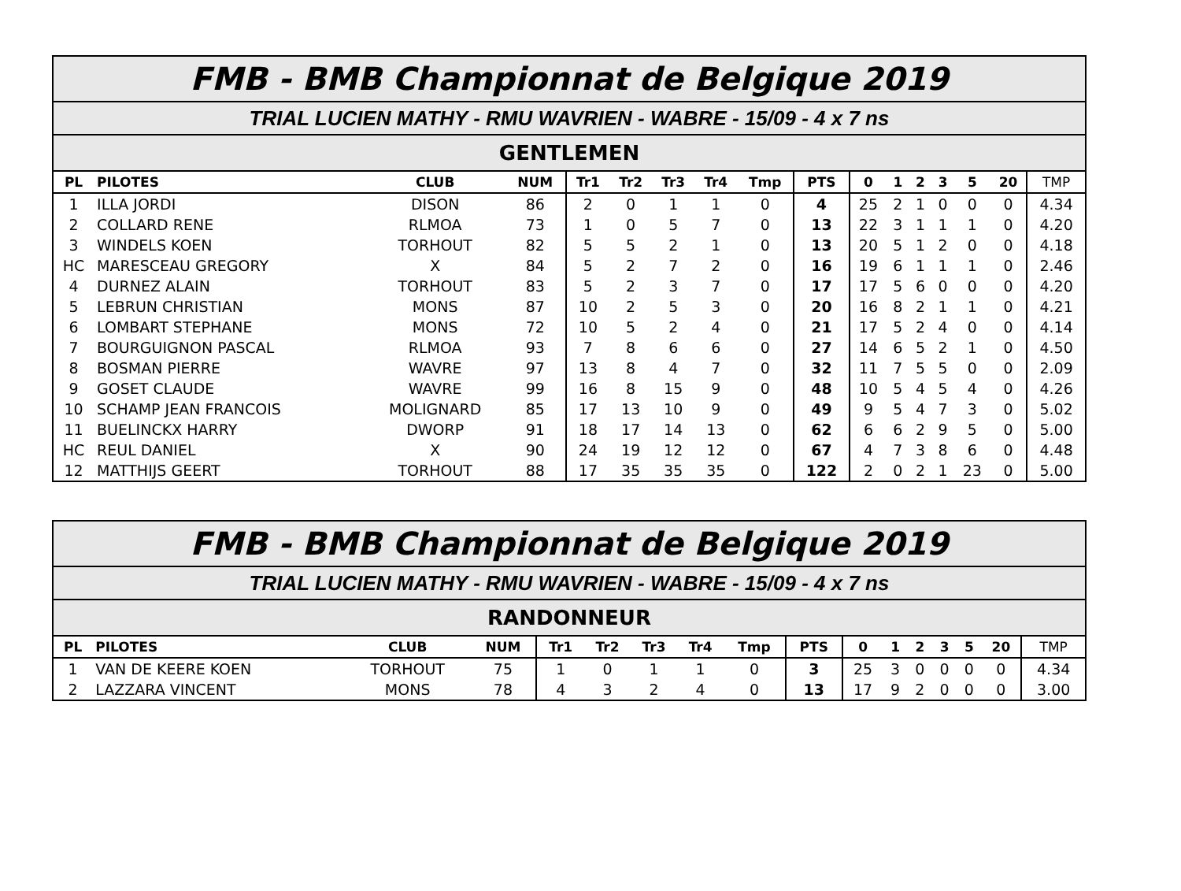| FMB - BMB Championnat de Belgique 2019 | | | | | | | | | | | | | | | | |
| TRIAL LUCIEN MATHY - RMU WAVRIEN - WABRE - 15/09 - 4 x 7 ns | | | | | | | | | | | | | | | | |
| GENTLEMEN | | | | | | | | | | | | | | | | |
| PL | PILOTES | CLUB | NUM | Tr1 | Tr2 | Tr3 | Tr4 | Tmp | PTS | 0 | 1 | 2 | 3 | 5 | 20 | TMP |
| 1 | ILLA JORDI | DISON | 86 | 2 | 0 | 1 | 1 | 0 | 4 | 25 | 2 | 1 | 0 | 0 | 0 | 4.34 |
| 2 | COLLARD RENE | RLMOA | 73 | 1 | 0 | 5 | 7 | 0 | 13 | 22 | 3 | 1 | 1 | 1 | 0 | 4.20 |
| 3 | WINDELS KOEN | TORHOUT | 82 | 5 | 5 | 2 | 1 | 0 | 13 | 20 | 5 | 1 | 2 | 0 | 0 | 4.18 |
| HC | MARESCEAU GREGORY | X | 84 | 5 | 2 | 7 | 2 | 0 | 16 | 19 | 6 | 1 | 1 | 1 | 0 | 2.46 |
| 4 | DURNEZ ALAIN | TORHOUT | 83 | 5 | 2 | 3 | 7 | 0 | 17 | 17 | 5 | 6 | 0 | 0 | 0 | 4.20 |
| 5 | LEBRUN CHRISTIAN | MONS | 87 | 10 | 2 | 5 | 3 | 0 | 20 | 16 | 8 | 2 | 1 | 1 | 0 | 4.21 |
| 6 | LOMBART STEPHANE | MONS | 72 | 10 | 5 | 2 | 4 | 0 | 21 | 17 | 5 | 2 | 4 | 0 | 0 | 4.14 |
| 7 | BOURGUIGNON PASCAL | RLMOA | 93 | 7 | 8 | 6 | 6 | 0 | 27 | 14 | 6 | 5 | 2 | 1 | 0 | 4.50 |
| 8 | BOSMAN PIERRE | WAVRE | 97 | 13 | 8 | 4 | 7 | 0 | 32 | 11 | 7 | 5 | 5 | 0 | 0 | 2.09 |
| 9 | GOSET CLAUDE | WAVRE | 99 | 16 | 8 | 15 | 9 | 0 | 48 | 10 | 5 | 4 | 5 | 4 | 0 | 4.26 |
| 10 | SCHAMP JEAN FRANCOIS | MOLIGNARD | 85 | 17 | 13 | 10 | 9 | 0 | 49 | 9 | 5 | 4 | 7 | 3 | 0 | 5.02 |
| 11 | BUELINCKX HARRY | DWORP | 91 | 18 | 17 | 14 | 13 | 0 | 62 | 6 | 6 | 2 | 9 | 5 | 0 | 5.00 |
| HC | REUL DANIEL | X | 90 | 24 | 19 | 12 | 12 | 0 | 67 | 4 | 7 | 3 | 8 | 6 | 0 | 4.48 |
| 12 | MATTHIJS GEERT | TORHOUT | 88 | 17 | 35 | 35 | 35 | 0 | 122 | 2 | 0 | 2 | 1 | 23 | 0 | 5.00 |
| FMB - BMB Championnat de Belgique 2019 | | | | | | | | | | | | | | | | |
| TRIAL LUCIEN MATHY - RMU WAVRIEN - WABRE - 15/09 - 4 x 7 ns | | | | | | | | | | | | | | | | |
| RANDONNEUR | | | | | | | | | | | | | | | | |
| PL | PILOTES | CLUB | NUM | Tr1 | Tr2 | Tr3 | Tr4 | Tmp | PTS | 0 | 1 | 2 | 3 | 5 | 20 | TMP |
| 1 | VAN DE KEERE KOEN | TORHOUT | 75 | 1 | 0 | 1 | 1 | 0 | 3 | 25 | 3 | 0 | 0 | 0 | 0 | 4.34 |
| 2 | LAZZARA VINCENT | MONS | 78 | 4 | 3 | 2 | 4 | 0 | 13 | 17 | 9 | 2 | 0 | 0 | 0 | 3.00 |